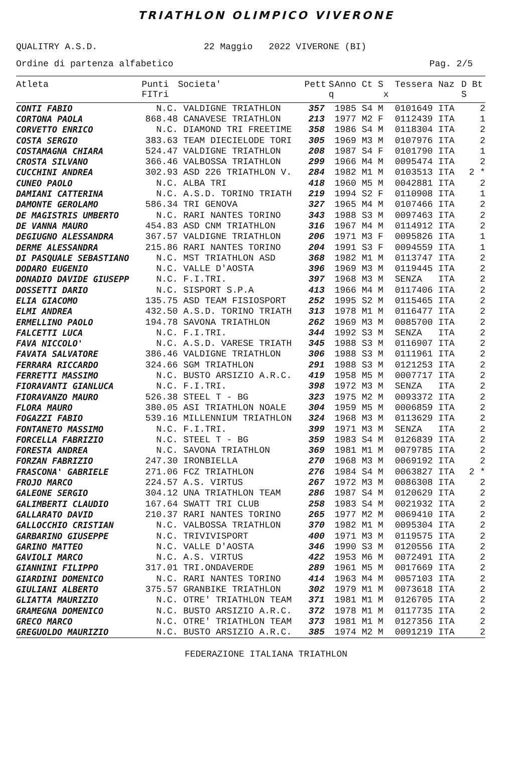TRIATHLON OLIMPICO VIVERONE
QUALITRY A.S.D. 22 Maggio 2022 VIVERONE (BI)
Ordine di partenza alfabetico Pag. 2/5
| Atleta | Punti FITri | Societa' | Pett | S q | Anno Ct S x | Tessera Naz | D Bt S |
| --- | --- | --- | --- | --- | --- | --- | --- |
| CONTI FABIO | N.C. | VALDIGNE TRIATHLON | 357 | | 1985 S4 M | 0101649 ITA | 2 |
| CORTONA PAOLA | 868.48 | CANAVESE TRIATHLON | 213 | | 1977 M2 F | 0112439 ITA | 1 |
| CORVETTO ENRICO | N.C. | DIAMOND TRI FREETIME | 358 | | 1986 S4 M | 0118304 ITA | 2 |
| COSTA SERGIO | 383.63 | TEAM DIECIELODE TORI | 305 | | 1969 M3 M | 0107976 ITA | 2 |
| COSTAMAGNA CHIARA | 524.47 | VALDIGNE TRIATHLON | 208 | | 1987 S4 F | 0101790 ITA | 1 |
| CROSTA SILVANO | 366.46 | VALBOSSA TRIATHLON | 299 | | 1966 M4 M | 0095474 ITA | 2 |
| CUCCHINI ANDREA | 302.93 | ASD 226 TRIATHLON V. | 284 | | 1982 M1 M | 0103513 ITA | 2 * |
| CUNEO PAOLO | N.C. | ALBA TRI | 418 | | 1960 M5 M | 0042881 ITA | 2 |
| DAMIANI CATTERINA | N.C. | A.S.D. TORINO TRIATH | 219 | | 1994 S2 F | 0110908 ITA | 1 |
| DAMONTE GEROLAMO | 586.34 | TRI GENOVA | 327 | | 1965 M4 M | 0107466 ITA | 2 |
| DE MAGISTRIS UMBERTO | N.C. | RARI NANTES TORINO | 343 | | 1988 S3 M | 0097463 ITA | 2 |
| DE VANNA MAURO | 454.83 | ASD CNM TRIATHLON | 316 | | 1967 M4 M | 0114912 ITA | 2 |
| DEGIUGNO ALESSANDRA | 367.57 | VALDIGNE TRIATHLON | 206 | | 1971 M3 F | 0095826 ITA | 1 |
| DERME ALESSANDRA | 215.86 | RARI NANTES TORINO | 204 | | 1991 S3 F | 0094559 ITA | 1 |
| DI PASQUALE SEBASTIANO | N.C. | MST TRIATHLON ASD | 368 | | 1982 M1 M | 0113747 ITA | 2 |
| DODARO EUGENIO | N.C. | VALLE D'AOSTA | 396 | | 1969 M3 M | 0119445 ITA | 2 |
| DONADIO DAVIDE GIUSEPP | N.C. | F.I.TRI. | 397 | | 1968 M3 M | SENZA ITA | 2 |
| DOSSETTI DARIO | N.C. | SISPORT S.P.A | 413 | | 1966 M4 M | 0117406 ITA | 2 |
| ELIA GIACOMO | 135.75 | ASD TEAM FISIOSPORT | 252 | | 1995 S2 M | 0115465 ITA | 2 |
| ELMI ANDREA | 432.50 | A.S.D. TORINO TRIATH | 313 | | 1978 M1 M | 0116477 ITA | 2 |
| ERMELLINO PAOLO | 194.78 | SAVONA TRIATHLON | 262 | | 1969 M3 M | 0085700 ITA | 2 |
| FALCETTI LUCA | N.C. | F.I.TRI. | 344 | | 1992 S3 M | SENZA ITA | 2 |
| FAVA NICCOLO' | N.C. | A.S.D. VARESE TRIATH | 345 | | 1988 S3 M | 0116907 ITA | 2 |
| FAVATA SALVATORE | 386.46 | VALDIGNE TRIATHLON | 306 | | 1988 S3 M | 0111961 ITA | 2 |
| FERRARA RICCARDO | 324.66 | SGM TRIATHLON | 291 | | 1988 S3 M | 0121253 ITA | 2 |
| FERRETTI MASSIMO | N.C. | BUSTO ARSIZIO A.R.C. | 419 | | 1958 M5 M | 0007717 ITA | 2 |
| FIORAVANTI GIANLUCA | N.C. | F.I.TRI. | 398 | | 1972 M3 M | SENZA ITA | 2 |
| FIORAVANZO MAURO | 526.38 | STEEL T - BG | 323 | | 1975 M2 M | 0093372 ITA | 2 |
| FLORA MAURO | 380.05 | ASI TRIATHLON NOALE | 304 | | 1959 M5 M | 0006859 ITA | 2 |
| FOGAZZI FABIO | 539.16 | MILLENNIUM TRIATHLON | 324 | | 1968 M3 M | 0113629 ITA | 2 |
| FONTANETO MASSIMO | N.C. | F.I.TRI. | 399 | | 1971 M3 M | SENZA ITA | 2 |
| FORCELLA FABRIZIO | N.C. | STEEL T - BG | 359 | | 1983 S4 M | 0126839 ITA | 2 |
| FORESTA ANDREA | N.C. | SAVONA TRIATHLON | 369 | | 1981 M1 M | 0079785 ITA | 2 |
| FORZAN FABRIZIO | 247.30 | IRONBIELLA | 270 | | 1968 M3 M | 0069192 ITA | 2 |
| FRASCONA' GABRIELE | 271.06 | FCZ TRIATHLON | 276 | | 1984 S4 M | 0063827 ITA | 2 * |
| FROJO MARCO | 224.57 | A.S. VIRTUS | 267 | | 1972 M3 M | 0086308 ITA | 2 |
| GALEONE SERGIO | 304.12 | UNA TRIATHLON TEAM | 286 | | 1987 S4 M | 0120629 ITA | 2 |
| GALIMBERTI CLAUDIO | 167.64 | SWATT TRI CLUB | 258 | | 1983 S4 M | 0021932 ITA | 2 |
| GALLARATO DAVID | 210.37 | RARI NANTES TORINO | 265 | | 1977 M2 M | 0069410 ITA | 2 |
| GALLOCCHIO CRISTIAN | N.C. | VALBOSSA TRIATHLON | 370 | | 1982 M1 M | 0095304 ITA | 2 |
| GARBARINO GIUSEPPE | N.C. | TRIVIVISPORT | 400 | | 1971 M3 M | 0119575 ITA | 2 |
| GARINO MATTEO | N.C. | VALLE D'AOSTA | 346 | | 1990 S3 M | 0120556 ITA | 2 |
| GAVIOLI MARCO | N.C. | A.S. VIRTUS | 422 | | 1953 M6 M | 0072491 ITA | 2 |
| GIANNINI FILIPPO | 317.01 | TRI.ONDAVERDE | 289 | | 1961 M5 M | 0017669 ITA | 2 |
| GIARDINI DOMENICO | N.C. | RARI NANTES TORINO | 414 | | 1963 M4 M | 0057103 ITA | 2 |
| GIULIANI ALBERTO | 375.57 | GRANBIKE TRIATHLON | 302 | | 1979 M1 M | 0073618 ITA | 2 |
| GLIATTA MAURIZIO | N.C. | OTRE' TRIATHLON TEAM | 371 | | 1981 M1 M | 0126705 ITA | 2 |
| GRAMEGNA DOMENICO | N.C. | BUSTO ARSIZIO A.R.C. | 372 | | 1978 M1 M | 0117735 ITA | 2 |
| GRECO MARCO | N.C. | OTRE' TRIATHLON TEAM | 373 | | 1981 M1 M | 0127356 ITA | 2 |
| GREGUOLDO MAURIZIO | N.C. | BUSTO ARSIZIO A.R.C. | 385 | | 1974 M2 M | 0091219 ITA | 2 |
FEDERAZIONE ITALIANA TRIATHLON